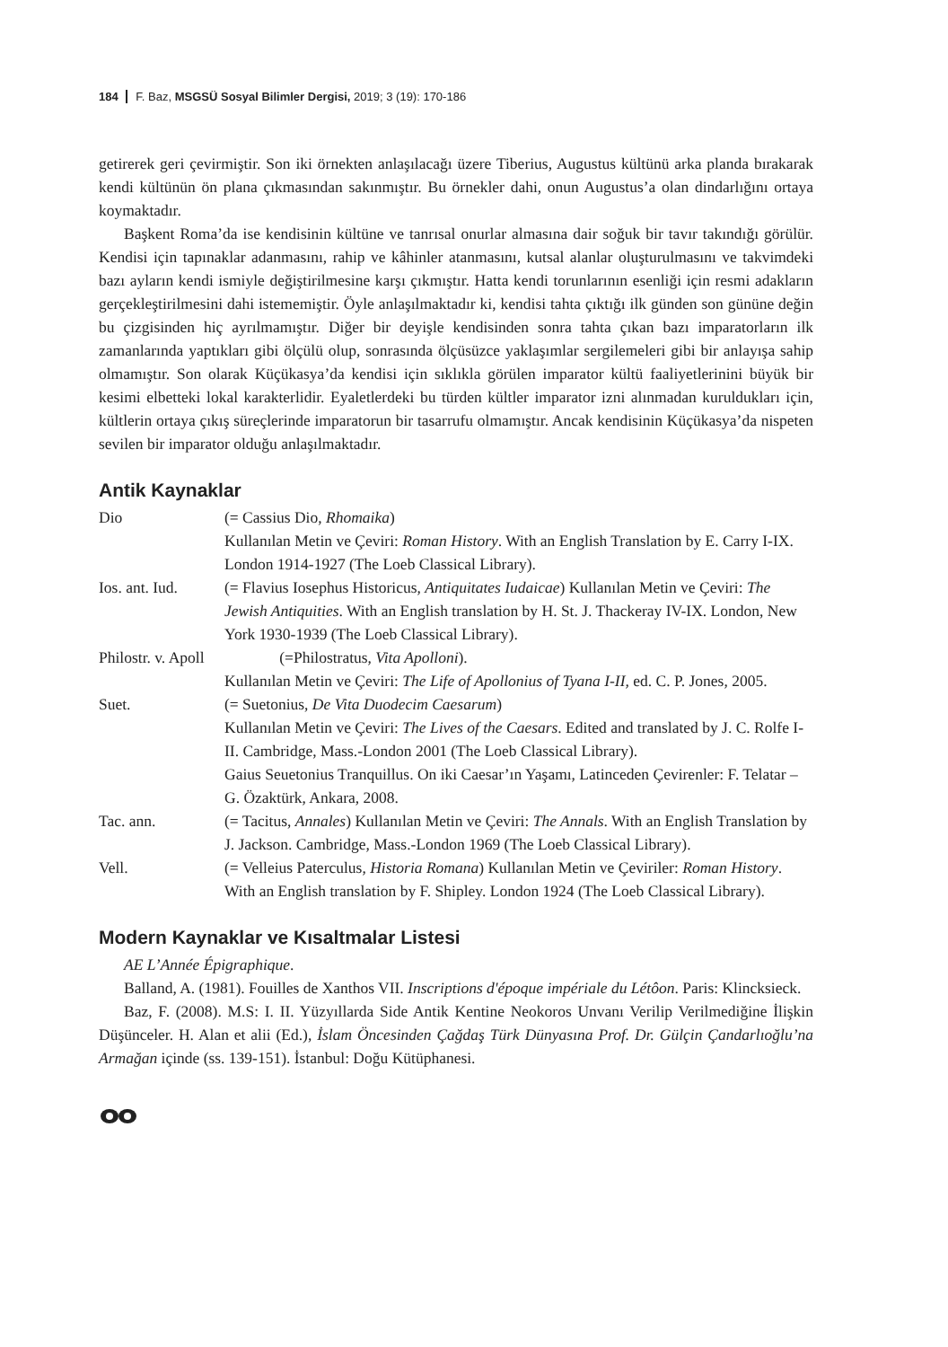184 F. Baz, MSGSÜ Sosyal Bilimler Dergisi, 2019; 3 (19): 170-186
getirerek geri çevirmiştir. Son iki örnekten anlaşılacağı üzere Tiberius, Augustus kültünü arka planda bırakarak kendi kültünün ön plana çıkmasından sakınmıştır. Bu örnekler dahi, onun Augustus’a olan dindarlığını ortaya koymaktadır.
Başkent Roma’da ise kendisinin kültüne ve tanrısal onurlar almasına dair soğuk bir tavır takındığı görülür. Kendisi için tapınaklar adanmasını, rahip ve kâhinler atanmasını, kutsal alanlar oluşturulmasını ve takvimdeki bazı ayların kendi ismiyle değiştirilmesine karşı çıkmıştır. Hatta kendi torunlarının esenliği için resmi adakların gerçekleştirilmesini dahi istememiştir. Öyle anlaşılmaktadır ki, kendisi tahta çıktığı ilk günden son gününe değin bu çizgisinden hiç ayrılmamıştır. Diğer bir deyişle kendisinden sonra tahta çıkan bazı imparatorların ilk zamanlarında yaptıkları gibi ölçülü olup, sonrasında ölçüsüzce yaklaşımlar sergilemeleri gibi bir anlayışa sahip olmamıştır. Son olarak Küçükasya’da kendisi için sıklıkla görülen imparator kültü faaliyetlerinini büyük bir kesimi elbetteki lokal karakterlidir. Eyaletlerdeki bu türden kültler imparator izni alınmadan kuruldukları için, kültlerin ortaya çıkış süreçlerinde imparatorun bir tasarrufu olmamıştır. Ancak kendisinin Küçükasya’da nispeten sevilen bir imparator olduğu anlaşılmaktadır.
Antik Kaynaklar
| Dio | (= Cassius Dio, Rhomaika ) Kullanılan Metin ve Çeviri: Roman History . With an English Translation by E. Carry I-IX. London 1914-1927 (The Loeb Classical Library). |
| Ios. ant. Iud. | (= Flavius Iosephus Historicus, Antiquitates Iudaicae ) Kullanılan Metin ve Çeviri: The Jewish Antiquities . With an English translation by H. St. J. Thackeray IV-IX. London, New York 1930-1939 (The Loeb Classical Library). |
| Philostr. v. Apoll | (=Philostratus, Vita Apolloni ). Kullanılan Metin ve Çeviri: The Life of Apollonius of Tyana I-II, ed. C. P. Jones, 2005. |
| Suet. | (= Suetonius, De Vita Duodecim Caesarum ) Kullanılan Metin ve Çeviri: The Lives of the Caesars . Edited and translated by J. C. Rolfe I-II. Cambridge, Mass.-London 2001 (The Loeb Classical Library). Gaius Seuetonius Tranquillus. On iki Caesar’ın Yaşamı, Latinceden Çevirenler: F. Telatar – G. Özaktürk, Ankara, 2008. |
| Tac. ann. | (= Tacitus, Annales ) Kullanılan Metin ve Çeviri: The Annals . With an English Translation by J. Jackson. Cambridge, Mass.-London 1969 (The Loeb Classical Library). |
| Vell. | (= Velleius Paterculus, Historia Romana ) Kullanılan Metin ve Çeviriler: Roman History . With an English translation by F. Shipley. London 1924 (The Loeb Classical Library). |
Modern Kaynaklar ve Kısaltmalar Listesi
AE L’Année Épigraphique.
Balland, A. (1981). Fouilles de Xanthos VII. Inscriptions d'époque impériale du Létôon. Paris: Klincksieck.
Baz, F. (2008). M.S: I. II. Yüzyıllarda Side Antik Kentine Neokoros Unvanı Verilip Verilmediğine İlişkin Düşünceler. H. Alan et alii (Ed.), İslam Öncesinden Çağdaş Türk Dünyasına Prof. Dr. Gülçin Çandarlıoğlu’na Armağan içinde (ss. 139-151). İstanbul: Doğu Kütüphanesi.